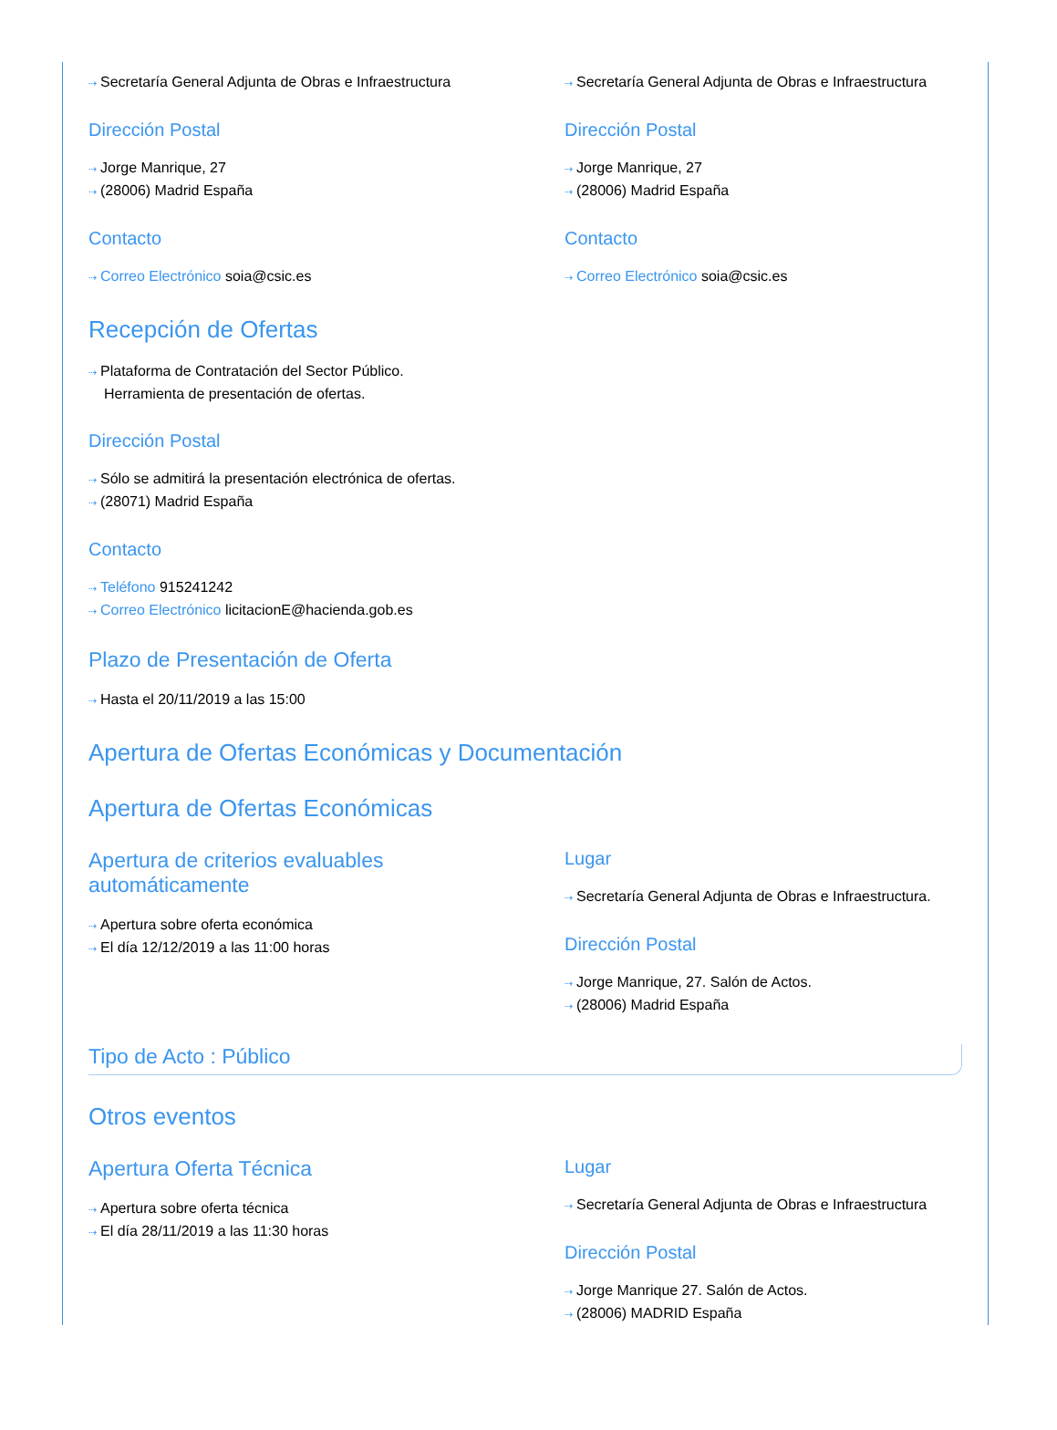⇢ Secretaría General Adjunta de Obras e Infraestructura
Dirección Postal
⇢ Jorge Manrique, 27
⇢ (28006) Madrid España
Contacto
⇢ Correo Electrónico soia@csic.es
⇢ Secretaría General Adjunta de Obras e Infraestructura
Dirección Postal
⇢ Jorge Manrique, 27
⇢ (28006) Madrid España
Contacto
⇢ Correo Electrónico soia@csic.es
Recepción de Ofertas
⇢ Plataforma de Contratación del Sector Público.
Herramienta de presentación de ofertas.
Dirección Postal
⇢ Sólo se admitirá la presentación electrónica de ofertas.
⇢ (28071) Madrid España
Contacto
⇢ Teléfono 915241242
⇢ Correo Electrónico licitacionE@hacienda.gob.es
Plazo de Presentación de Oferta
⇢ Hasta el 20/11/2019 a las 15:00
Apertura de Ofertas Económicas y Documentación
Apertura de Ofertas Económicas
Apertura de criterios evaluables
automáticamente
⇢ Apertura sobre oferta económica
⇢ El día 12/12/2019 a las 11:00 horas
Lugar
⇢ Secretaría General Adjunta de Obras e Infraestructura.
Dirección Postal
⇢ Jorge Manrique, 27. Salón de Actos.
⇢ (28006) Madrid España
Tipo de Acto : Público
Otros eventos
Apertura Oferta Técnica
⇢ Apertura sobre oferta técnica
⇢ El día 28/11/2019 a las 11:30 horas
Lugar
⇢ Secretaría General Adjunta de Obras e Infraestructura
Dirección Postal
⇢ Jorge Manrique 27. Salón de Actos.
⇢ (28006) MADRID España